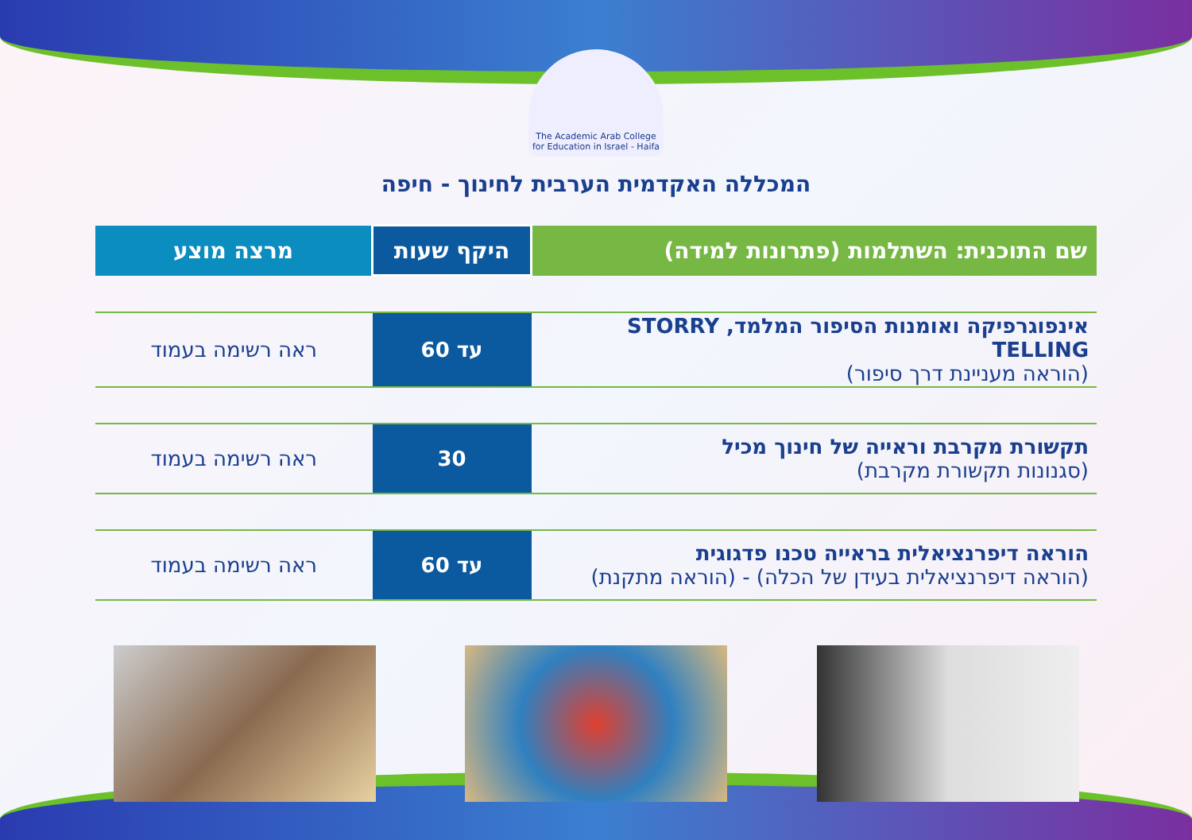The Academic Arab College for Education in Israel - Haifa
המכללה האקדמית הערבית לחינוך - חיפה
| שם התוכנית: השתלמות (פתרונות למידה) | היקף שעות | מרצה מוצע |
| --- | --- | --- |
| אינפוגרפיקה ואומנות הסיפור המלמד, STORRY TELLING (הוראה מעניינת דרך סיפור) | עד 60 | ראה רשימה בעמוד |
| תקשורת מקרבת וראייה של חינוך מכיל (סגנונות תקשורת מקרבת) | 30 | ראה רשימה בעמוד |
| הוראה דיפרנציאלית בראייה טכנו פדגוגית (הוראה דיפרנציאלית בעידן של הכלה) - (הוראה מתקנת) | עד 60 | ראה רשימה בעמוד |